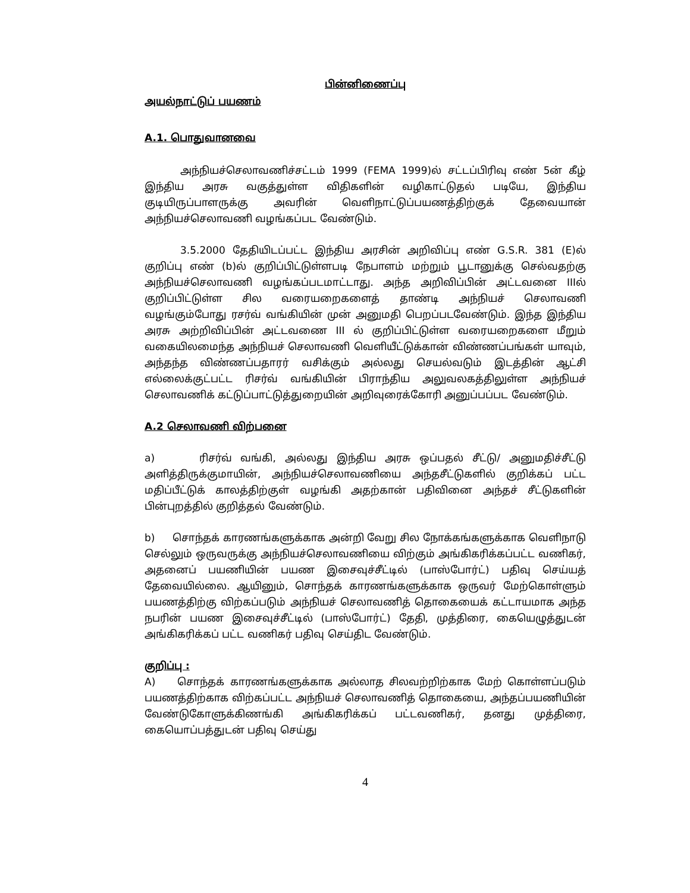பின்னிணைப்பு
அயல்நாட்டுப் பயணம்
A.1. பொதுவானவை
அந்நியச்செலாவணிச்சட்டம் 1999 (FEMA 1999)ல் சட்டப்பிரிவு எண் 5ன் கீழ் இந்திய அரசு வகுத்துள்ள விதிகளின் வழிகாட்டுதல் படியே, இந்திய குடியிருப்பாளருக்கு அவரின் வெளிநாட்டுப்பயணத்திற்குக் தேவையான் அந்நியச்செலாவணி வழங்கப்பட வேண்டும்.
3.5.2000 தேதியிடப்பட்ட இந்திய அரசின் அறிவிப்பு எண் G.S.R. 381 (E)ல் குறிப்பு எண் (b)ல் குறிப்பிட்டுள்ளபடி நேபாளம் மற்றும் பூடானுக்கு செல்வதற்கு அந்நியச்செலாவணி வழங்கப்படமாட்டாது. அந்த அறிவிப்பின் அட்டவனை IIIல் குறிப்பிட்டுள்ள சில வரையறைகளைத் தாண்டி அந்நியச் செலாவணி வழங்கும்போது ரசர்வ் வங்கியின் முன் அனுமதி பெறப்படவேண்டும். இந்த இந்திய அரசு அற்றிவிப்பின் அட்டவணை III ல் குறிப்பிட்டுள்ள வரையறைகளை மீறும் வகையிலமைந்த அந்நியச் செலாவணி வெளியீட்டுக்கான் விண்ணப்பங்கள் யாவும், அந்தந்த விண்ணப்பதாரர் வசிக்கும் அல்லது செயல்வடும் இடத்தின் ஆட்சி எல்லைக்குட்பட்ட ரிசர்வ் வங்கியின் பிராந்திய அலுவலகத்திலுள்ள அந்நியச் செலாவணிக் கட்டுப்பாட்டுத்துறையின் அறிவுரைக்கோரி அனுப்பப்பட வேண்டும்.
A.2 செலாவணி விற்பனை
a) ரிசர்வ் வங்கி, அல்லது இந்திய அரசு ஒப்பதல் சீட்டு/ அனுமதிச்சீட்டு அளித்திருக்குமாயின், அந்நியச்செலாவணியை அந்தசீட்டுகளில் குறிக்கப் பட்ட மதிப்பீட்டுக் காலத்திற்குள் வழங்கி அதற்கான் பதிவினை அந்தச் சீட்டுகளின் பின்புறத்தில் குறித்தல் வேண்டும்.
b) சொந்தக் காரணங்களுக்காக அன்றி வேறு சில நோக்கங்களுக்காக வெளிநாடு செல்லும் ஒருவருக்கு அந்நியச்செலாவணியை விற்கும் அங்கிகரிக்கப்பட்ட வணிகர், அதனைப் பயணியின் பயண இசைவுச்சீட்டில் (பாஸ்போர்ட்) பதிவு செய்யத் தேவையில்லை. ஆயினும், சொந்தக் காரணங்களுக்காக ஒருவர் மேற்கொள்ளும் பயணத்திற்கு விற்கப்படும் அந்நியச் செலாவணித் தொகையைக் கட்டாயமாக அந்த நபரின் பயண இசைவுச்சீட்டில் (பாஸ்போர்ட்) தேதி, முத்திரை, கையெழுத்துடன் அங்கிகரிக்கப் பட்ட வணிகர் பதிவு செய்திட வேண்டும்.
குறிப்பு :
A) சொந்தக் காரணங்களுக்காக அல்லாத சிலவற்றிற்காக மேற் கொள்ளப்படும் பயணத்திற்காக விற்கப்பட்ட அந்நியச் செலாவணித் தொகையை, அந்தப்பயணியின் வேண்டுகோளுக்கிணங்கி அங்கிகரிக்கப் பட்டவணிகர், தனது முத்திரை, கையொப்பத்துடன் பதிவு செய்து
4